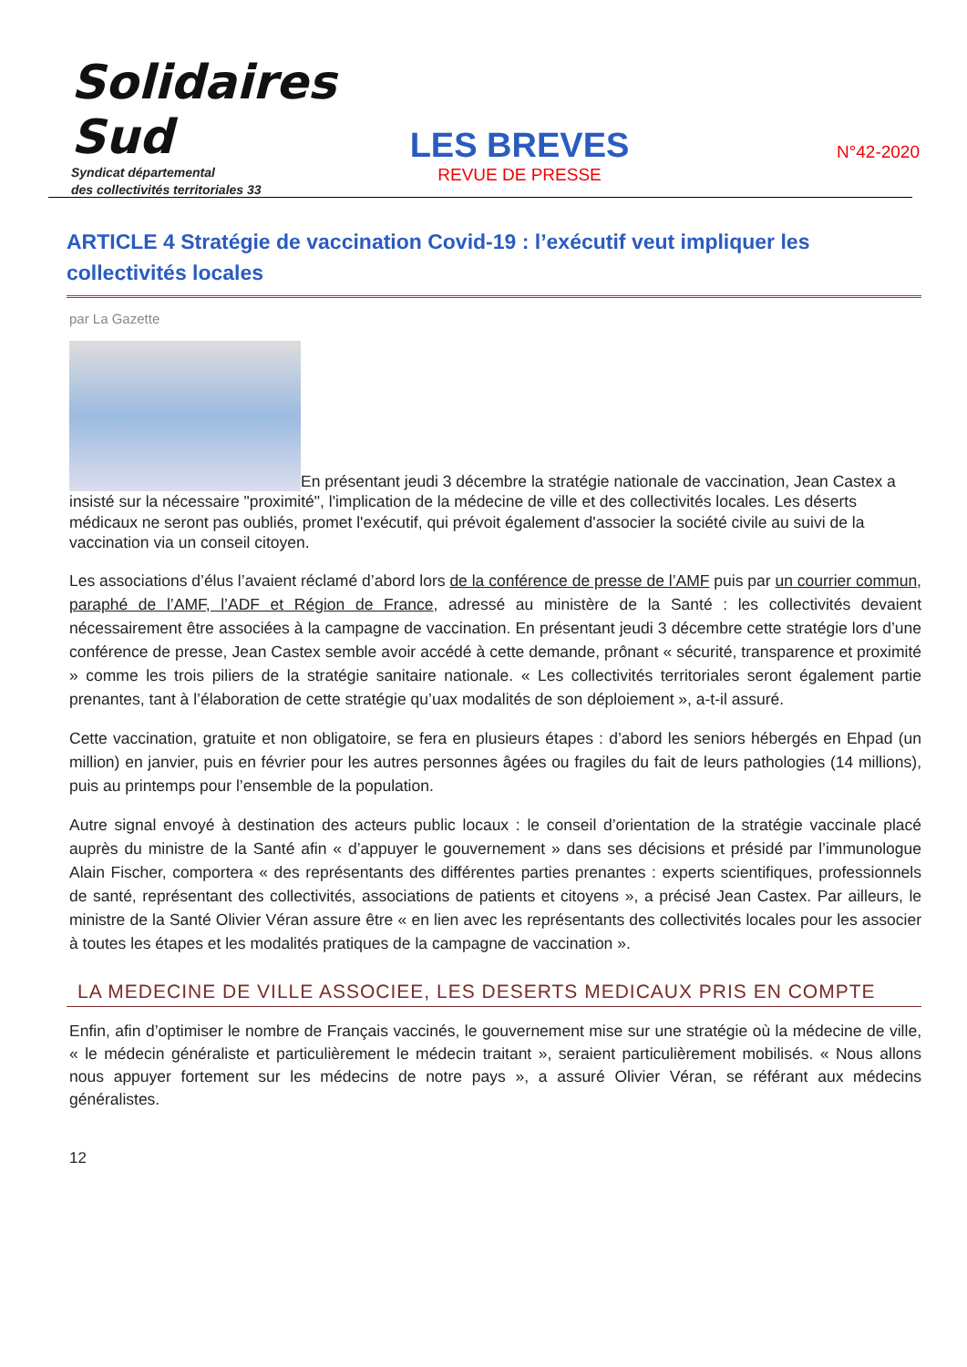Solidaires Sud
Syndicat départemental
des collectivités territoriales 33
LES BREVES
REVUE DE PRESSE
N°42-2020
ARTICLE 4 Stratégie de vaccination Covid-19 : l’exécutif veut impliquer les collectivités locales
par La Gazette
En présentant jeudi 3 décembre la stratégie nationale de vaccination, Jean Castex a insisté sur la nécessaire "proximité", l'implication de la médecine de ville et des collectivités locales. Les déserts médicaux ne seront pas oubliés, promet l'exécutif, qui prévoit également d'associer la société civile au suivi de la vaccination via un conseil citoyen.
Les associations d’élus l’avaient réclamé d’abord lors de la conférence de presse de l’AMF puis par un courrier commun, paraphé de l’AMF, l’ADF et Région de France, adressé au ministère de la Santé : les collectivités devaient nécessairement être associées à la campagne de vaccination. En présentant jeudi 3 décembre cette stratégie lors d’une conférence de presse, Jean Castex semble avoir accédé à cette demande, prônant « sécurité, transparence et proximité » comme les trois piliers de la stratégie sanitaire nationale. « Les collectivités territoriales seront également partie prenantes, tant à l’élaboration de cette stratégie qu’uax modalités de son déploiement », a-t-il assuré.
Cette vaccination, gratuite et non obligatoire, se fera en plusieurs étapes : d’abord les seniors hébergés en Ehpad (un million) en janvier, puis en février pour les autres personnes âgées ou fragiles du fait de leurs pathologies (14 millions), puis au printemps pour l’ensemble de la population.
Autre signal envoyé à destination des acteurs public locaux : le conseil d’orientation de la stratégie vaccinale placé auprès du ministre de la Santé afin « d’appuyer le gouvernement » dans ses décisions et présidé par l’immunologue Alain Fischer, comportera « des représentants des différentes parties prenantes : experts scientifiques, professionnels de santé, représentant des collectivités, associations de patients et citoyens », a précisé Jean Castex. Par ailleurs, le ministre de la Santé Olivier Véran assure être « en lien avec les représentants des collectivités locales pour les associer à toutes les étapes et les modalités pratiques de la campagne de vaccination ».
LA MEDECINE DE VILLE ASSOCIEE, LES DESERTS MEDICAUX PRIS EN COMPTE
Enfin, afin d’optimiser le nombre de Français vaccinés, le gouvernement mise sur une stratégie où la médecine de ville, « le médecin généraliste et particulièrement le médecin traitant », seraient particulièrement mobilisés. « Nous allons nous appuyer fortement sur les médecins de notre pays », a assuré Olivier Véran, se référant aux médecins généralistes.
12